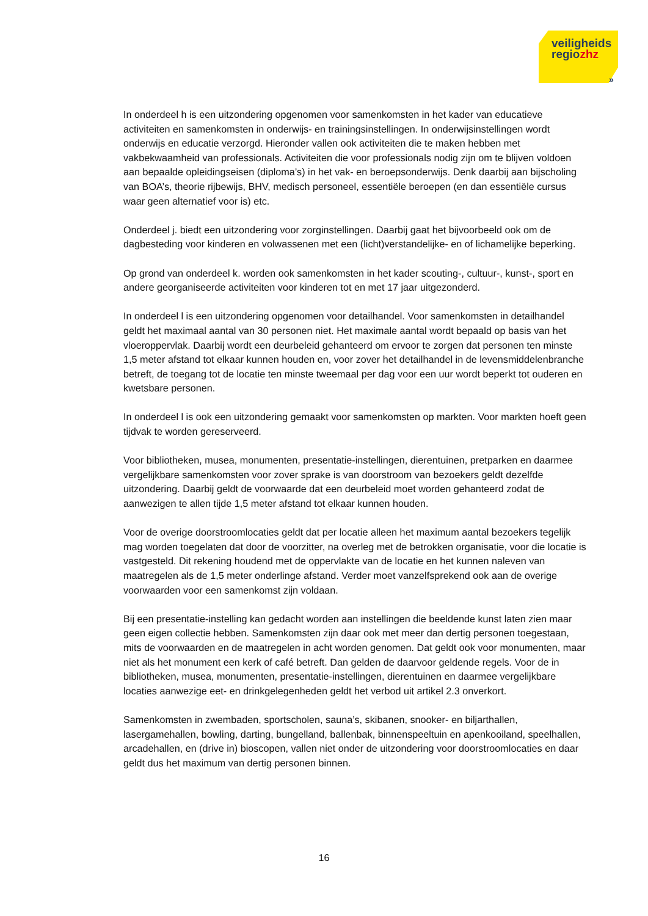veiligheids
regiozhz
»
In onderdeel h is een uitzondering opgenomen voor samenkomsten in het kader van educatieve activiteiten en samenkomsten in onderwijs- en trainingsinstellingen. In onderwijsinstellingen wordt onderwijs en educatie verzorgd. Hieronder vallen ook activiteiten die te maken hebben met vakbekwaamheid van professionals. Activiteiten die voor professionals nodig zijn om te blijven voldoen aan bepaalde opleidingseisen (diploma’s) in het vak- en beroepsonderwijs. Denk daarbij aan bijscholing van BOA’s, theorie rijbewijs, BHV, medisch personeel, essentiële beroepen (en dan essentiële cursus waar geen alternatief voor is) etc.
Onderdeel j. biedt een uitzondering voor zorginstellingen. Daarbij gaat het bijvoorbeeld ook om de dagbesteding voor kinderen en volwassenen met een (licht)verstandelijke- en of lichamelijke beperking.
Op grond van onderdeel k. worden ook samenkomsten in het kader scouting-, cultuur-, kunst-, sport en andere georganiseerde activiteiten voor kinderen tot en met 17 jaar uitgezonderd.
In onderdeel l is een uitzondering opgenomen voor detailhandel. Voor samenkomsten in detailhandel geldt het maximaal aantal van 30 personen niet. Het maximale aantal wordt bepaald op basis van het vloeroppervlak. Daarbij wordt een deurbeleid gehanteerd om ervoor te zorgen dat personen ten minste 1,5 meter afstand tot elkaar kunnen houden en, voor zover het detailhandel in de levensmiddelenbranche betreft, de toegang tot de locatie ten minste tweemaal per dag voor een uur wordt beperkt tot ouderen en kwetsbare personen.
In onderdeel l is ook een uitzondering gemaakt voor samenkomsten op markten. Voor markten hoeft geen tijdvak te worden gereserveerd.
Voor bibliotheken, musea, monumenten, presentatie-instellingen, dierentuinen, pretparken en daarmee vergelijkbare samenkomsten voor zover sprake is van doorstroom van bezoekers geldt dezelfde uitzondering. Daarbij geldt de voorwaarde dat een deurbeleid moet worden gehanteerd zodat de aanwezigen te allen tijde 1,5 meter afstand tot elkaar kunnen houden.
Voor de overige doorstroomlocaties geldt dat per locatie alleen het maximum aantal bezoekers tegelijk mag worden toegelaten dat door de voorzitter, na overleg met de betrokken organisatie, voor die locatie is vastgesteld. Dit rekening houdend met de oppervlakte van de locatie en het kunnen naleven van maatregelen als de 1,5 meter onderlinge afstand. Verder moet vanzelfsprekend ook aan de overige voorwaarden voor een samenkomst zijn voldaan.
Bij een presentatie-instelling kan gedacht worden aan instellingen die beeldende kunst laten zien maar geen eigen collectie hebben. Samenkomsten zijn daar ook met meer dan dertig personen toegestaan, mits de voorwaarden en de maatregelen in acht worden genomen. Dat geldt ook voor monumenten, maar niet als het monument een kerk of café betreft. Dan gelden de daarvoor geldende regels. Voor de in bibliotheken, musea, monumenten, presentatie-instellingen, dierentuinen en daarmee vergelijkbare locaties aanwezige eet- en drinkgelegenheden geldt het verbod uit artikel 2.3 onverkort.
Samenkomsten in zwembaden, sportscholen, sauna’s, skibanen, snooker- en biljarthallen, lasergamehallen, bowling, darting, bungelland, ballenbak, binnenspeeltuin en apenkooiland, speelhallen, arcadehallen, en (drive in) bioscopen, vallen niet onder de uitzondering voor doorstroomlocaties en daar geldt dus het maximum van dertig personen binnen.
16